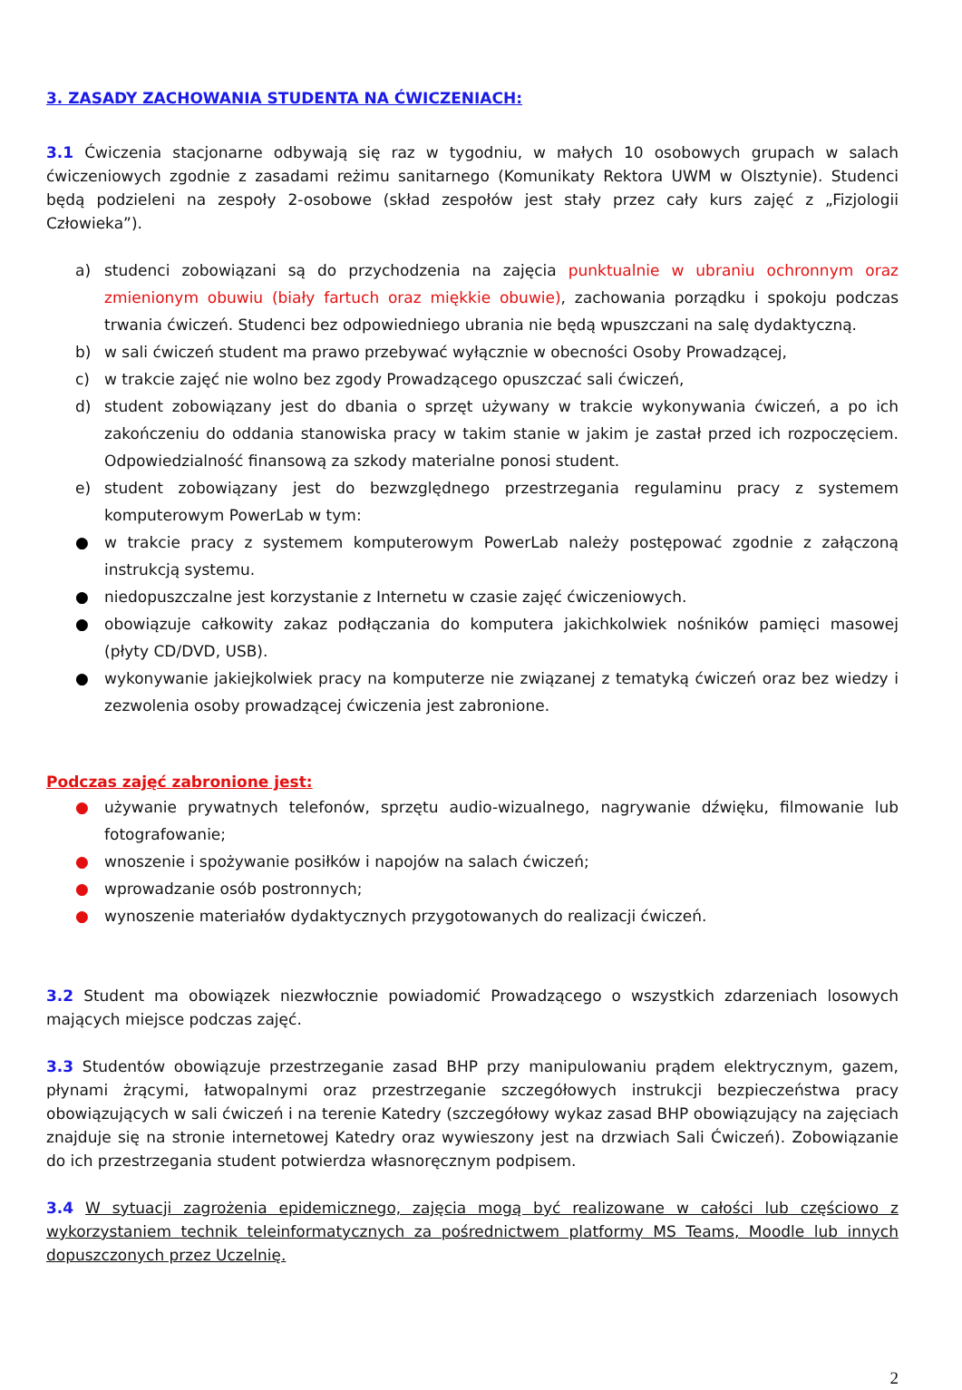3. ZASADY ZACHOWANIA STUDENTA NA ĆWICZENIACH:
3.1 Ćwiczenia stacjonarne odbywają się raz w tygodniu, w małych 10 osobowych grupach w salach ćwiczeniowych zgodnie z zasadami reżimu sanitarnego (Komunikaty Rektora UWM w Olsztynie). Studenci będą podzieleni na zespoły 2-osobowe (skład zespołów jest stały przez cały kurs zajęć z „Fizjologii Człowieka”).
a) studenci zobowiązani są do przychodzenia na zajęcia punktualnie w ubraniu ochronnym oraz zmienionym obuwiu (biały fartuch oraz miękkie obuwie), zachowania porządku i spokoju podczas trwania ćwiczeń. Studenci bez odpowiedniego ubrania nie będą wpuszczani na salę dydaktyczną.
b) w sali ćwiczeń student ma prawo przebywać wyłącznie w obecności Osoby Prowadzącej,
c) w trakcie zajęć nie wolno bez zgody Prowadzącego opuszczać sali ćwiczeń,
d) student zobowiązany jest do dbania o sprzęt używany w trakcie wykonywania ćwiczeń, a po ich zakończeniu do oddania stanowiska pracy w takim stanie w jakim je zastał przed ich rozpoczęciem. Odpowiedzialność finansową za szkody materialne ponosi student.
e) student zobowiązany jest do bezwzględnego przestrzegania regulaminu pracy z systemem komputerowym PowerLab w tym:
● w trakcie pracy z systemem komputerowym PowerLab należy postępować zgodnie z załączoną instrukcją systemu.
● niedopuszczalne jest korzystanie z Internetu w czasie zajęć ćwiczeniowych.
● obowiązuje całkowity zakaz podłączania do komputera jakichkolwiek nośników pamięci masowej (płyty CD/DVD, USB).
● wykonywanie jakiejkolwiek pracy na komputerze nie związanej z tematyką ćwiczeń oraz bez wiedzy i zezwolenia osoby prowadzącej ćwiczenia jest zabronione.
Podczas zajęć zabronione jest:
● używanie prywatnych telefonów, sprzętu audio-wizualnego, nagrywanie dźwięku, filmowanie lub fotografowanie;
● wnoszenie i spożywanie posiłków i napojów na salach ćwiczeń;
● wprowadzanie osób postronnych;
● wynoszenie materiałów dydaktycznych przygotowanych do realizacji ćwiczeń.
3.2 Student ma obowiązek niezwłocznie powiadomić Prowadzącego o wszystkich zdarzeniach losowych mających miejsce podczas zajęć.
3.3 Studentów obowiązuje przestrzeganie zasad BHP przy manipulowaniu prądem elektrycznym, gazem, płynami żrącymi, łatwopalnymi oraz przestrzeganie szczegółowych instrukcji bezpieczeństwa pracy obowiązujących w sali ćwiczeń i na terenie Katedry (szczegółowy wykaz zasad BHP obowiązujący na zajęciach znajduje się na stronie internetowej Katedry oraz wywieszony jest na drzwiach Sali Ćwiczeń). Zobowiązanie do ich przestrzegania student potwierdza własnoręcznym podpisem.
3.4 W sytuacji zagrożenia epidemicznego, zajęcia mogą być realizowane w całości lub częściowo z wykorzystaniem technik teleinformatycznych za pośrednictwem platformy MS Teams, Moodle lub innych dopuszczonych przez Uczelnię.
2